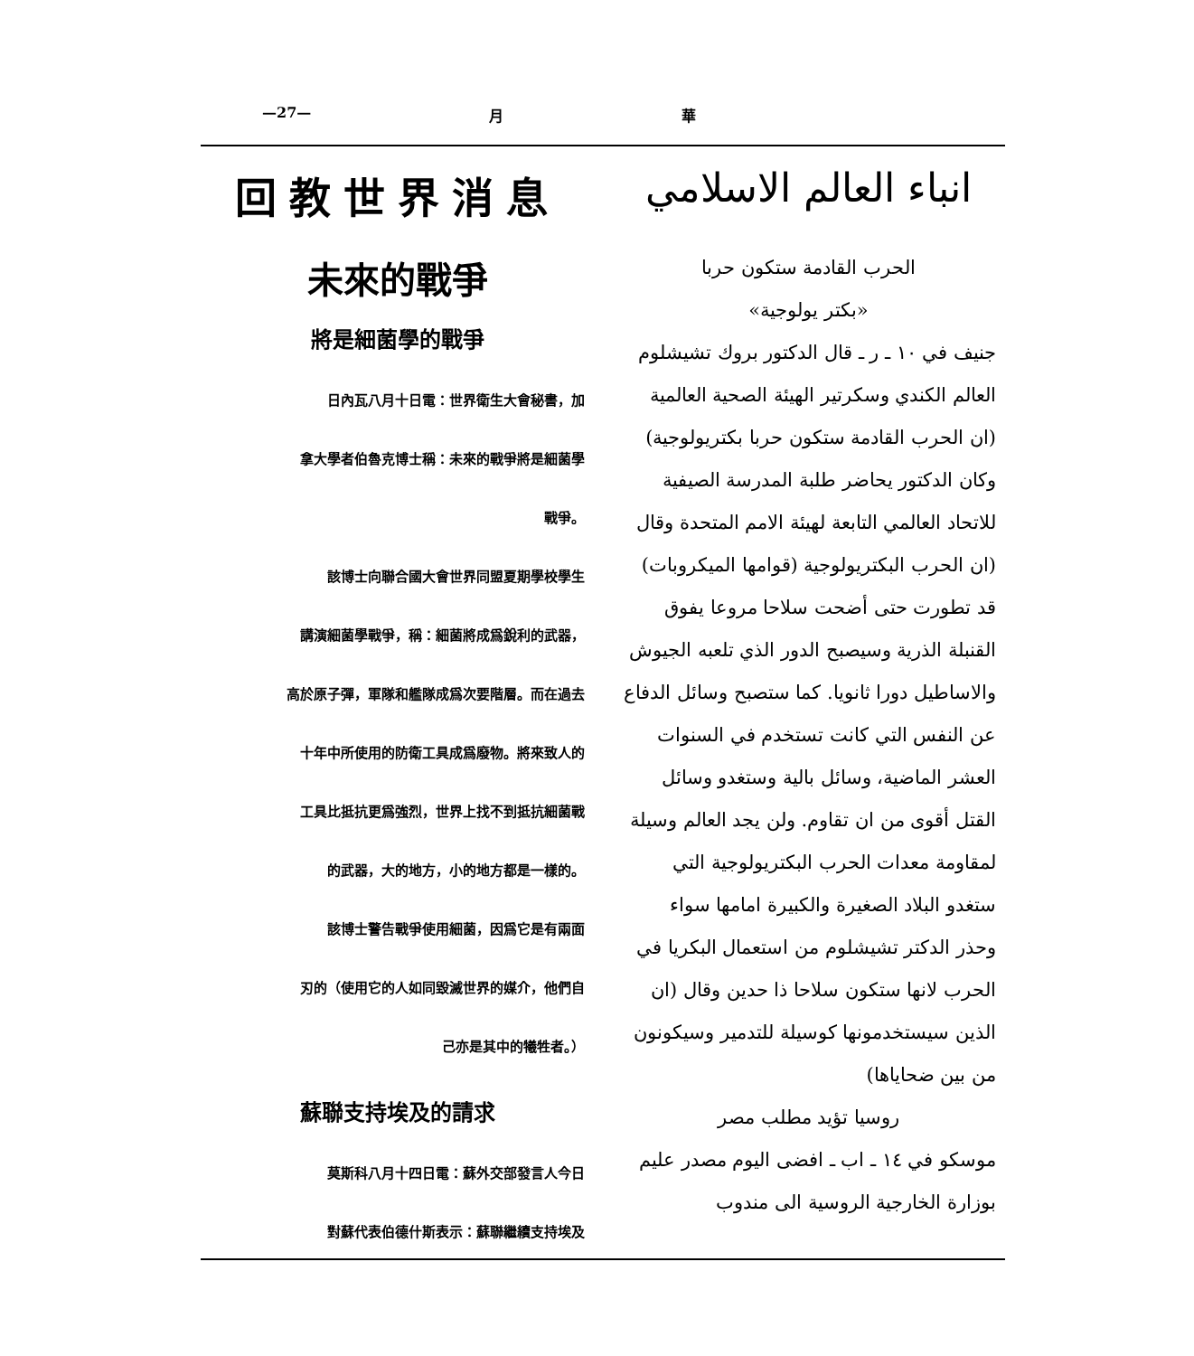—27— 月 華
回教世界消息
未來的戰爭
將是細菌學的戰爭
日內瓦八月十日電：世界衛生大會秘書，加
拿大學者伯魯克博士稱：未來的戰爭將是細菌學
戰爭。
該博士向聯合國大會世界同盟夏期學校學生
講演細菌學戰爭，稱：細菌將成爲銳利的武器，
高於原子彈，軍隊和艦隊成爲次要階層。而在過去
十年中所使用的防衛工具成爲廢物。將來致人的
工具比抵抗更爲強烈，世界上找不到抵抗細菌戰
的武器，大的地方，小的地方都是一樣的。
該博士警告戰爭使用細菌，因爲它是有兩面
刃的（使用它的人如同毀滅世界的媒介，他們自
己亦是其中的犧牲者。）
蘇聯支持埃及的請求
莫斯科八月十四日電：蘇外交部發言人今日
對蘇代表伯德什斯表示：蘇聯繼續支持埃及
انباء العالم الاسلامي
الحرب القادمة ستكون حربا
«بكتر يولوجية»
جنيف في ١٠ ـ ر ـ قال الدكتور بروك تشيشلوم العالم الكندي وسكرتير الهيئة الصحية العالمية (ان الحرب القادمة ستكون حربا بكتريولوجية)
وكان الدكتور يحاضر طلبة المدرسة الصيفية للاتحاد العالمي التابعة لهيئة الامم المتحدة وقال (ان الحرب البكتريولوجية (قوامها الميكروبات) قد تطورت حتى أضحت سلاحا مروعا يفوق القنبلة الذرية وسيصبح الدور الذي تلعبه الجيوش والاساطيل دورا ثانويا. كما ستصبح وسائل الدفاع عن النفس التي كانت تستخدم في السنوات العشر الماضية، وسائل بالية وستغدو وسائل القتل أقوى من ان تقاوم. ولن يجد العالم وسيلة لمقاومة معدات الحرب البكتريولوجية التي ستغدو البلاد الصغيرة والكبيرة امامها سواء
وحذر الدكتر تشيشلوم من استعمال البكريا في الحرب لانها ستكون سلاحا ذا حدين وقال (ان الذين سيستخدمونها كوسيلة للتدمير وسيكونون من بين ضحاياها)
روسيا تؤيد مطلب مصر
موسكو في ١٤ ـ اب ـ افضى اليوم مصدر عليم بوزارة الخارجية الروسية الى مندوب